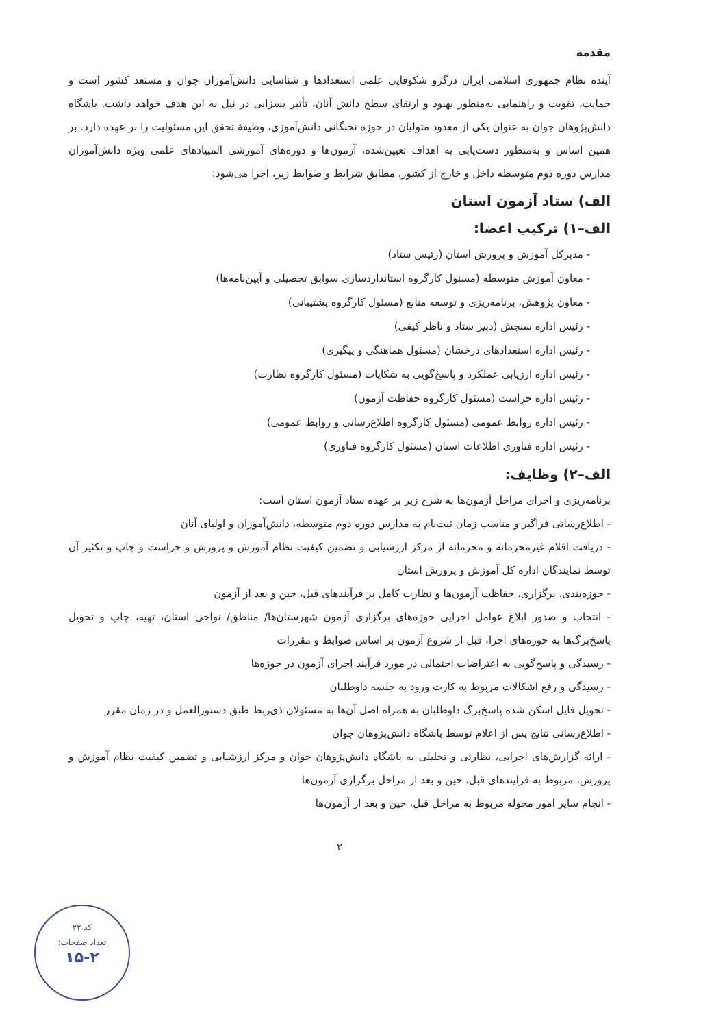مقدمه
آینده نظام جمهوری اسلامی ایران درگرو شکوفایی علمی استعدادها و شناسایی دانش‌آموزان جوان و مستعد کشور است و حمایت، تقویت و راهنمایی به‌منظور بهبود و ارتقای سطح دانش آنان، تأثیر بسزایی در نیل به این هدف خواهد داشت. باشگاه دانش‌پژوهان جوان به عنوان یکی از معدود متولیان در حوزه نخبگانی دانش‌آموزی، وظیفهٔ تحقق این مسئولیت را بر عهده دارد. بر همین اساس و به‌منظور دست‌یابی به اهداف تعیین‌شده، آزمون‌ها و دوره‌های آموزشی المپیادهای علمی ویژه دانش‌آموزان مدارس دوره دوم متوسطه داخل و خارج از کشور، مطابق شرایط و ضوابط زیر، اجرا می‌شود:
الف) ستاد آزمون استان
الف–۱) ترکیب اعضا:
- مدیرکل آموزش و پرورش استان (رئیس ستاد)
- معاون آموزش متوسطه (مسئول کارگروه استانداردسازی سوابق تحصیلی و آیین‌نامه‌ها)
- معاون پژوهش، برنامه‌ریزی و توسعه منابع (مسئول کارگروه پشتیبانی)
- رئیس اداره سنجش (دبیر ستاد و ناظر کیفی)
- رئیس اداره استعدادهای درخشان (مسئول هماهنگی و پیگیری)
- رئیس اداره ارزیابی عملکرد و پاسخ‌گویی به شکایات (مسئول کارگروه نظارت)
- رئیس اداره حراست (مسئول کارگروه حفاظت آزمون)
- رئیس اداره روابط عمومی (مسئول کارگروه اطلاع‌رسانی و روابط عمومی)
- رئیس اداره فناوری اطلاعات استان (مسئول کارگروه فناوری)
الف–۲) وظایف:
برنامه‌ریزی و اجرای مراحل آزمون‌ها به شرح زیر بر عهده ستاد آزمون استان است:
- اطلاع‌رسانی فراگیر و مناسب زمان ثبت‌نام به مدارس دوره دوم متوسطه، دانش‌آموزان و اولیای آنان
- دریافت اقلام غیرمحرمانه و محرمانه از مرکز ارزشیابی و تضمین کیفیت نظام آموزش و پرورش و حراست و چاپ و تکثیر آن توسط نمایندگان اداره کل آموزش و پرورش استان
- حوزه‌بندی، برگزاری، حفاظت آزمون‌ها و نظارت کامل بر فرآیندهای قبل، حین و بعد از آزمون
- انتخاب و صدور ابلاغ عوامل اجرایی حوزه‌های برگزاری آزمون شهرستان‌ها/ مناطق/ نواحی استان، تهیه، چاپ و تحویل پاسخ‌برگ‌ها به حوزه‌های اجرا، قبل از شروع آزمون بر اساس ضوابط و مقررات
- رسیدگی و پاسخ‌گویی به اعتراضات احتمالی در مورد فرآیند اجرای آزمون در حوزه‌ها
- رسیدگی و رفع اشکالات مربوط به کارت ورود به جلسه داوطلبان
- تحویل فایل اسکن شده پاسخ‌برگ داوطلبان به همراه اصل آن‌ها به مسئولان ذی‌ربط طبق دستورالعمل و در زمان مقرر
- اطلاع‌رسانی نتایج پس از اعلام توسط باشگاه دانش‌پژوهان جوان
- ارائه گزارش‌های اجرایی، نظارتی و تحلیلی به باشگاه دانش‌پژوهان جوان و مرکز ارزشیابی و تضمین کیفیت نظام آموزش و پرورش، مربوط به فرایندهای قبل، حین و بعد از مراحل برگزاری آزمون‌ها
- انجام سایر امور محوله مربوط به مراحل قبل، حین و بعد از آزمون‌ها
۲
کد ۲۲
تعداد صفحات:
۱۵-۲